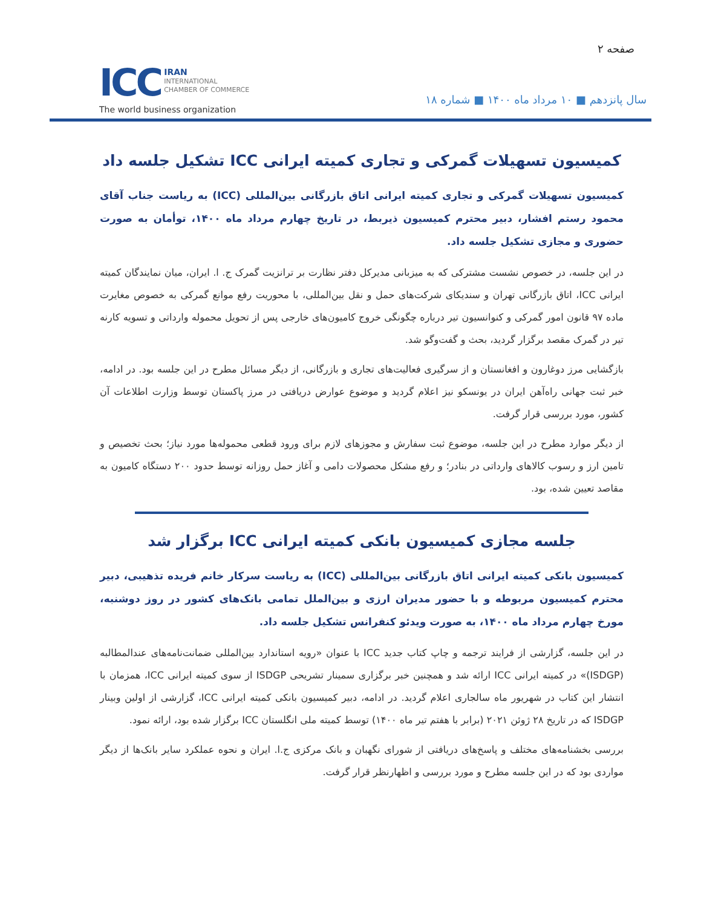صفحه ۲
سال پانزدهم ■ ۱۰ مرداد ماه ۱۴۰۰ ■ شماره ۱۸
ICC IRAN
INTERNATIONAL
CHAMBER OF COMMERCE
The world business organization
کمیسیون تسهیلات گمرکی و تجاری کمیته ایرانی ICC تشکیل جلسه داد
کمیسیون تسهیلات گمرکی و تجاری کمیته ایرانی اتاق بازرگانی بین‌المللی (ICC) به ریاست جناب آقای محمود رستم افشار، دبیر محترم کمیسیون ذیربط، در تاریخ چهارم مرداد ماه ۱۴۰۰، توأمان به صورت حضوری و مجازی تشکیل جلسه داد.
در این جلسه، در خصوص نشست مشترکی که به میزبانی مدیرکل دفتر نظارت بر ترانزیت گمرک ج. ا. ایران، میان نمایندگان کمیته ایرانی ICC، اتاق بازرگانی تهران و سندیکای شرکت‌های حمل و نقل بین‌المللی، با محوریت رفع موانع گمرکی به خصوص مغایرت ماده ۹۷ قانون امور گمرکی و کنوانسیون تیر درباره چگونگی خروج کامیون‌های خارجی پس از تحویل محموله وارداتی و تسویه کارنه تیر در گمرک مقصد برگزار گردید، بحث و گفت‌وگو شد.
بازگشایی مرز دوغارون و افغانستان و از سرگیری فعالیت‌های تجاری و بازرگانی، از دیگر مسائل مطرح در این جلسه بود. در ادامه، خبر ثبت جهانی راه‌آهن ایران در یونسکو نیز اعلام گردید و موضوع عوارض دریافتی در مرز پاکستان توسط وزارت اطلاعات آن کشور، مورد بررسی قرار گرفت.
از دیگر موارد مطرح در این جلسه، موضوع ثبت سفارش و مجوزهای لازم برای ورود قطعی محموله‌ها مورد نیاز؛ بحث تخصیص و تامین ارز و رسوب کالاهای وارداتی در بنادر؛ و رفع مشکل محصولات دامی و آغاز حمل روزانه توسط حدود ۲۰۰ دستگاه کامیون به مقاصد تعیین شده، بود.
جلسه مجازی کمیسیون بانکی کمیته ایرانی ICC برگزار شد
کمیسیون بانکی کمیته ایرانی اتاق بازرگانی بین‌المللی (ICC) به ریاست سرکار خانم فریده تذهیبی، دبیر محترم کمیسیون مربوطه و با حضور مدیران ارزی و بین‌الملل تمامی بانک‌های کشور در روز دوشنبه، مورخ چهارم مرداد ماه ۱۴۰۰، به صورت ویدئو کنفرانس تشکیل جلسه داد.
در این جلسه، گزارشی از فرایند ترجمه و چاپ کتاب جدید ICC با عنوان «رویه استاندارد بین‌المللی ضمانت‌نامه‌های عندالمطالبه (ISDGP)» در کمیته ایرانی ICC ارائه شد و همچنین خبر برگزاری سمینار تشریحی ISDGP از سوی کمیته ایرانی ICC، همزمان با انتشار این کتاب در شهریور ماه سالجاری اعلام گردید. در ادامه، دبیر کمیسیون بانکی کمیته ایرانی ICC، گزارشی از اولین وبینار ISDGP که در تاریخ ۲۸ ژوئن ۲۰۲۱ (برابر با هفتم تیر ماه ۱۴۰۰) توسط کمیته ملی انگلستان ICC برگزار شده بود، ارائه نمود.
بررسی بخشنامه‌های مختلف و پاسخ‌های دریافتی از شورای نگهبان و بانک مرکزی ج.ا. ایران و نحوه عملکرد سایر بانک‌ها از دیگر مواردی بود که در این جلسه مطرح و مورد بررسی و اظهارنظر قرار گرفت.